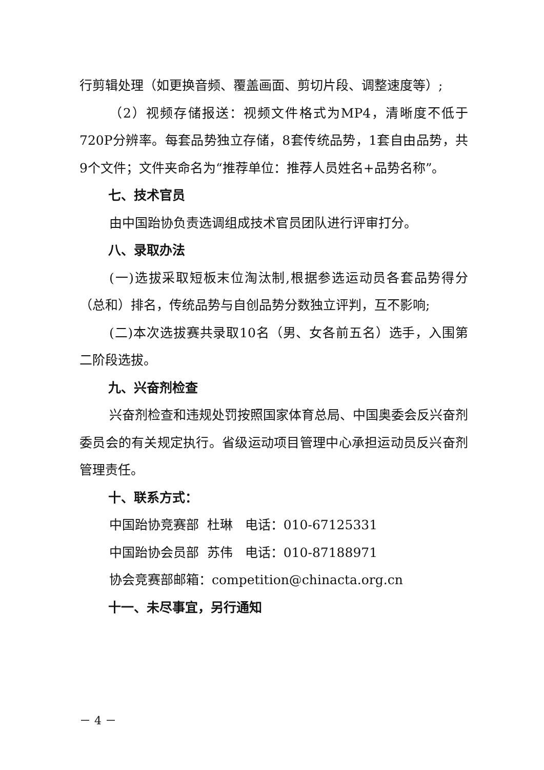行剪辑处理（如更换音频、覆盖画面、剪切片段、调整速度等）;
（2）视频存储报送：视频文件格式为MP4，清晰度不低于720P分辨率。每套品势独立存储，8套传统品势，1套自由品势，共9个文件；文件夹命名为“推荐单位：推荐人员姓名+品势名称”。
七、技术官员
由中国跆协负责选调组成技术官员团队进行评审打分。
八、录取办法
(一)选拔采取短板末位淘汰制,根据参选运动员各套品势得分（总和）排名，传统品势与自创品势分数独立评判，互不影响;
(二)本次选拔赛共录取10名（男、女各前五名）选手，入围第二阶段选拔。
九、兴奋剂检查
兴奋剂检查和违规处罚按照国家体育总局、中国奥委会反兴奋剂委员会的有关规定执行。省级运动项目管理中心承担运动员反兴奋剂管理责任。
十、联系方式：
中国跆协竞赛部 杜琳 电话：010-67125331
中国跆协会员部 苏伟 电话：010-87188971
协会竞赛部邮箱：competition@chinacta.org.cn
十一、未尽事宜，另行通知
－ 4 －